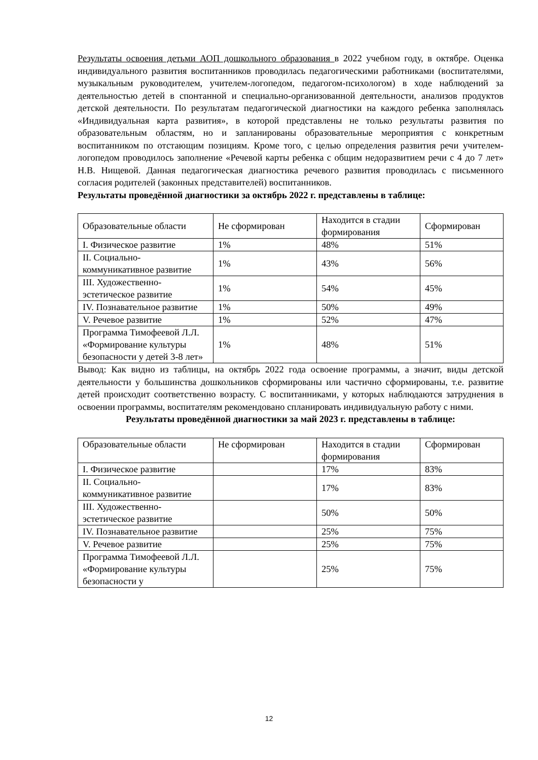Результаты освоения детьми АОП дошкольного образования в 2022 учебном году, в октябре. Оценка индивидуального развития воспитанников проводилась педагогическими работниками (воспитателями, музыкальным руководителем, учителем-логопедом, педагогом-психологом) в ходе наблюдений за деятельностью детей в спонтанной и специально-организованной деятельности, анализов продуктов детской деятельности. По результатам педагогической диагностики на каждого ребенка заполнялась «Индивидуальная карта развития», в которой представлены не только результаты развития по образовательным областям, но и запланированы образовательные мероприятия с конкретным воспитанником по отстающим позициям. Кроме того, с целью определения развития речи учителем-логопедом проводилось заполнение «Речевой карты ребенка с общим недоразвитием речи с 4 до 7 лет» Н.В. Нищевой. Данная педагогическая диагностика речевого развития проводилась с письменного согласия родителей (законных представителей) воспитанников.
Результаты проведённой диагностики за октябрь 2022 г. представлены в таблице:
| Образовательные области | Не сформирован | Находится в стадии формирования | Сформирован |
| I. Физическое развитие | 1% | 48% | 51% |
| II. Социально-коммуникативное развитие | 1% | 43% | 56% |
| III. Художественно-эстетическое развитие | 1% | 54% | 45% |
| IV. Познавательное развитие | 1% | 50% | 49% |
| V. Речевое развитие | 1% | 52% | 47% |
| Программа Тимофеевой Л.Л. «Формирование культуры безопасности у детей 3-8 лет» | 1% | 48% | 51% |
Вывод: Как видно из таблицы, на октябрь 2022 года освоение программы, а значит, виды детской деятельности у большинства дошкольников сформированы или частично сформированы, т.е. развитие детей происходит соответственно возрасту. С воспитанниками, у которых наблюдаются затруднения в освоении программы, воспитателям рекомендовано спланировать индивидуальную работу с ними.
Результаты проведённой диагностики за май 2023 г. представлены в таблице:
| Образовательные области | Не сформирован | Находится в стадии формирования | Сформирован |
| I. Физическое развитие | | 17% | 83% |
| II. Социально-коммуникативное развитие | | 17% | 83% |
| III. Художественно-эстетическое развитие | | 50% | 50% |
| IV. Познавательное развитие | | 25% | 75% |
| V. Речевое развитие | | 25% | 75% |
| Программа Тимофеевой Л.Л. «Формирование культуры безопасности у | | 25% | 75% |
12